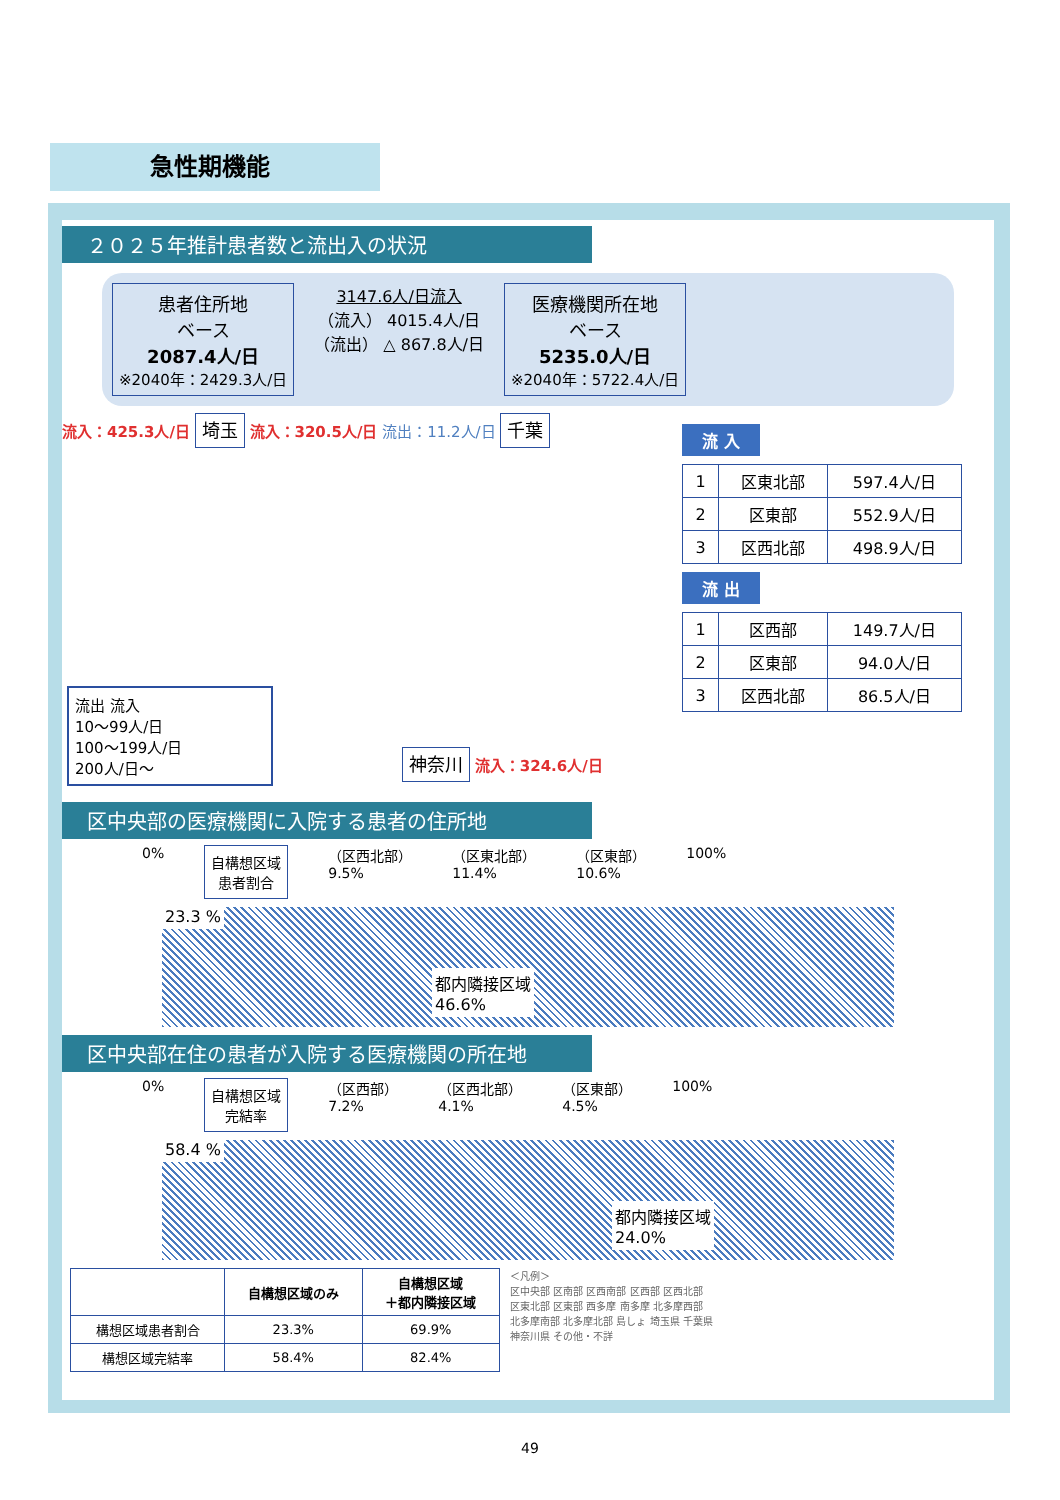急性期機能
２０２５年推計患者数と流出入の状況
患者住所地
ベース
2087.4人/日
※2040年：2429.3人/日
3147.6人/日流入
（流入） 4015.4人/日
（流出） △ 867.8人/日
医療機関所在地
ベース
5235.0人/日
※2040年：5722.4人/日
流入：425.3人/日 埼玉 流入：320.5人/日 流出：11.2人/日 千葉
流出 流入
10～99人/日
100～199人/日
200人/日～
神奈川 流入：324.6人/日
流 入
| 1 | 区東北部 | 597.4人/日 |
| 2 | 区東部 | 552.9人/日 |
| 3 | 区西北部 | 498.9人/日 |
流 出
| 1 | 区西部 | 149.7人/日 |
| 2 | 区東部 | 94.0人/日 |
| 3 | 区西北部 | 86.5人/日 |
区中央部の医療機関に入院する患者の住所地
0% 自構想区域
患者割合 （区西北部）
9.5% （区東北部）
11.4% （区東部）
10.6% 100%
23.3 %
都内隣接区域
46.6%
区中央部在住の患者が入院する医療機関の所在地
0% 自構想区域
完結率 （区西部）
7.2% （区西北部）
4.1% （区東部）
4.5% 100%
58.4 %
都内隣接区域
24.0%
| | 自構想区域のみ | 自構想区域 ＋都内隣接区域 |
| --- | --- | --- |
| 構想区域患者割合 | 23.3% | 69.9% |
| 構想区域完結率 | 58.4% | 82.4% |
＜凡例＞
区中央部 区南部 区西南部 区西部 区西北部
区東北部 区東部 西多摩 南多摩 北多摩西部
北多摩南部 北多摩北部 島しょ 埼玉県 千葉県
神奈川県 その他・不詳
49